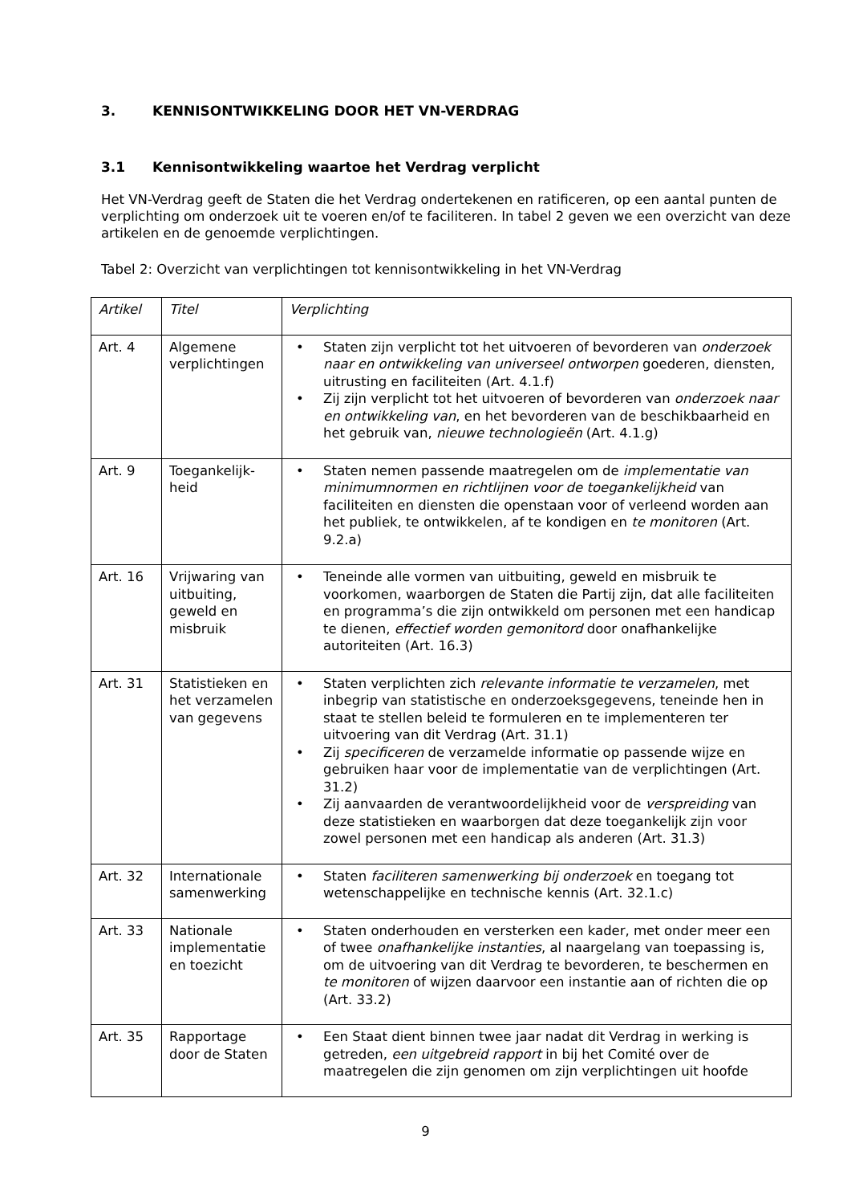3. KENNISONTWIKKELING DOOR HET VN-VERDRAG
3.1 Kennisontwikkeling waartoe het Verdrag verplicht
Het VN-Verdrag geeft de Staten die het Verdrag ondertekenen en ratificeren, op een aantal punten de verplichting om onderzoek uit te voeren en/of te faciliteren. In tabel 2 geven we een overzicht van deze artikelen en de genoemde verplichtingen.
Tabel 2: Overzicht van verplichtingen tot kennisontwikkeling in het VN-Verdrag
| Artikel | Titel | Verplichting |
| Art. 4 | Algemene verplichtingen | • Staten zijn verplicht tot het uitvoeren of bevorderen van onderzoek naar en ontwikkeling van universeel ontworpen goederen, diensten, uitrusting en faciliteiten (Art. 4.1.f) • Zij zijn verplicht tot het uitvoeren of bevorderen van onderzoek naar en ontwikkeling van , en het bevorderen van de beschikbaarheid en het gebruik van, nieuwe technologieën (Art. 4.1.g) |
| Art. 9 | Toegankelijk-heid | • Staten nemen passende maatregelen om de implementatie van minimumnormen en richtlijnen voor de toegankelijkheid van faciliteiten en diensten die openstaan voor of verleend worden aan het publiek, te ontwikkelen, af te kondigen en te monitoren (Art. 9.2.a) |
| Art. 16 | Vrijwaring van uitbuiting, geweld en misbruik | • Teneinde alle vormen van uitbuiting, geweld en misbruik te voorkomen, waarborgen de Staten die Partij zijn, dat alle faciliteiten en programma’s die zijn ontwikkeld om personen met een handicap te dienen, effectief worden gemonitord door onafhankelijke autoriteiten (Art. 16.3) |
| Art. 31 | Statistieken en het verzamelen van gegevens | • Staten verplichten zich relevante informatie te verzamelen , met inbegrip van statistische en onderzoeksgegevens, teneinde hen in staat te stellen beleid te formuleren en te implementeren ter uitvoering van dit Verdrag (Art. 31.1) • Zij specificeren de verzamelde informatie op passende wijze en gebruiken haar voor de implementatie van de verplichtingen (Art. 31.2) • Zij aanvaarden de verantwoordelijkheid voor de verspreiding van deze statistieken en waarborgen dat deze toegankelijk zijn voor zowel personen met een handicap als anderen (Art. 31.3) |
| Art. 32 | Internationale samenwerking | • Staten faciliteren samenwerking bij onderzoek en toegang tot wetenschappelijke en technische kennis (Art. 32.1.c) |
| Art. 33 | Nationale implementatie en toezicht | • Staten onderhouden en versterken een kader, met onder meer een of twee onafhankelijke instanties , al naargelang van toepassing is, om de uitvoering van dit Verdrag te bevorderen, te beschermen en te monitoren of wijzen daarvoor een instantie aan of richten die op (Art. 33.2) |
| Art. 35 | Rapportage door de Staten | • Een Staat dient binnen twee jaar nadat dit Verdrag in werking is getreden, een uitgebreid rapport in bij het Comité over de maatregelen die zijn genomen om zijn verplichtingen uit hoofde |
9